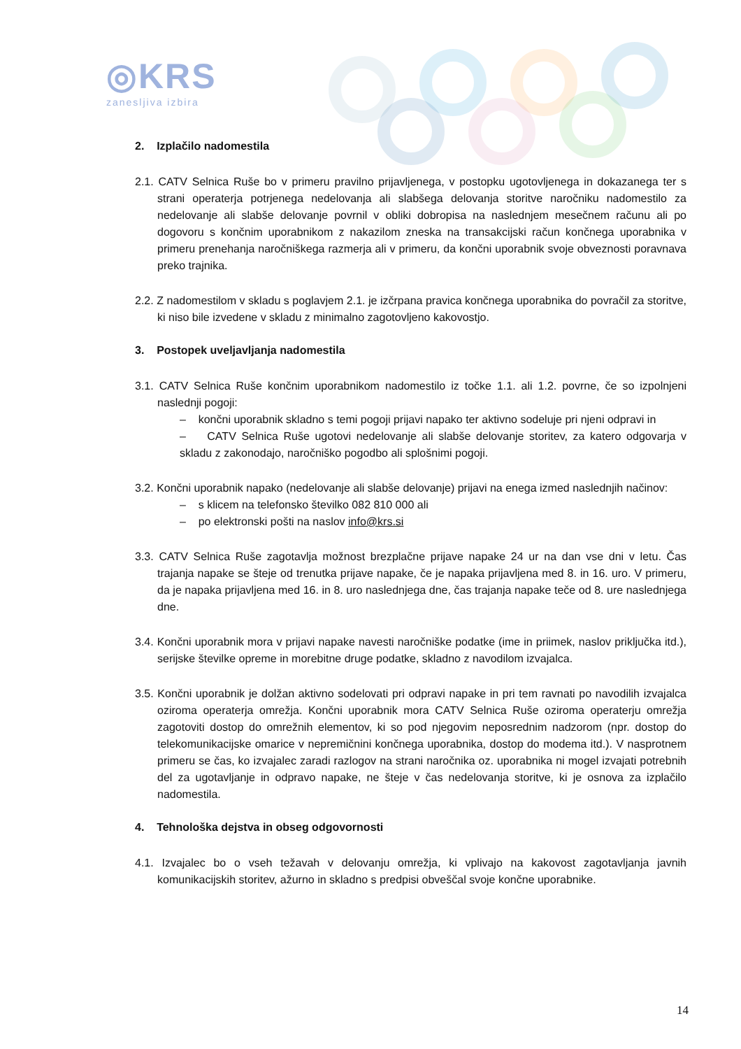◎KRS
zanesljiva izbira
2. Izplačilo nadomestila
2.1. CATV Selnica Ruše bo v primeru pravilno prijavljenega, v postopku ugotovljenega in dokazanega ter s strani operaterja potrjenega nedelovanja ali slabšega delovanja storitve naročniku nadomestilo za nedelovanje ali slabše delovanje povrnil v obliki dobropisa na naslednjem mesečnem računu ali po dogovoru s končnim uporabnikom z nakazilom zneska na transakcijski račun končnega uporabnika v primeru prenehanja naročniškega razmerja ali v primeru, da končni uporabnik svoje obveznosti poravnava preko trajnika.
2.2. Z nadomestilom v skladu s poglavjem 2.1. je izčrpana pravica končnega uporabnika do povračil za storitve, ki niso bile izvedene v skladu z minimalno zagotovljeno kakovostjo.
3. Postopek uveljavljanja nadomestila
3.1. CATV Selnica Ruše končnim uporabnikom nadomestilo iz točke 1.1. ali 1.2. povrne, če so izpolnjeni naslednji pogoji:
– končni uporabnik skladno s temi pogoji prijavi napako ter aktivno sodeluje pri njeni odpravi in
– CATV Selnica Ruše ugotovi nedelovanje ali slabše delovanje storitev, za katero odgovarja v skladu z zakonodajo, naročniško pogodbo ali splošnimi pogoji.
3.2. Končni uporabnik napako (nedelovanje ali slabše delovanje) prijavi na enega izmed naslednjih načinov:
– s klicem na telefonsko številko 082 810 000 ali
– po elektronski pošti na naslov info@krs.si
3.3. CATV Selnica Ruše zagotavlja možnost brezplačne prijave napake 24 ur na dan vse dni v letu. Čas trajanja napake se šteje od trenutka prijave napake, če je napaka prijavljena med 8. in 16. uro. V primeru, da je napaka prijavljena med 16. in 8. uro naslednjega dne, čas trajanja napake teče od 8. ure naslednjega dne.
3.4. Končni uporabnik mora v prijavi napake navesti naročniške podatke (ime in priimek, naslov priključka itd.), serijske številke opreme in morebitne druge podatke, skladno z navodilom izvajalca.
3.5. Končni uporabnik je dolžan aktivno sodelovati pri odpravi napake in pri tem ravnati po navodilih izvajalca oziroma operaterja omrežja. Končni uporabnik mora CATV Selnica Ruše oziroma operaterju omrežja zagotoviti dostop do omrežnih elementov, ki so pod njegovim neposrednim nadzorom (npr. dostop do telekomunikacijske omarice v nepremičnini končnega uporabnika, dostop do modema itd.). V nasprotnem primeru se čas, ko izvajalec zaradi razlogov na strani naročnika oz. uporabnika ni mogel izvajati potrebnih del za ugotavljanje in odpravo napake, ne šteje v čas nedelovanja storitve, ki je osnova za izplačilo nadomestila.
4. Tehnološka dejstva in obseg odgovornosti
4.1. Izvajalec bo o vseh težavah v delovanju omrežja, ki vplivajo na kakovost zagotavljanja javnih komunikacijskih storitev, ažurno in skladno s predpisi obveščal svoje končne uporabnike.
14